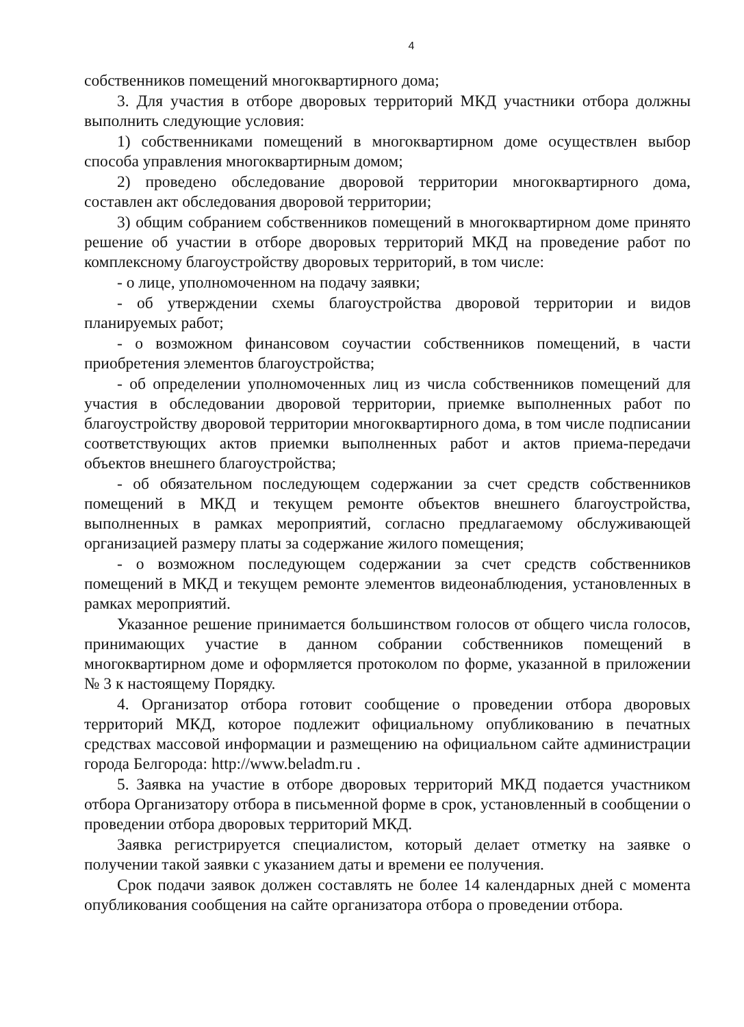4
собственников помещений многоквартирного дома;
3. Для участия в отборе дворовых территорий МКД участники отбора должны выполнить следующие условия:
1) собственниками помещений в многоквартирном доме осуществлен выбор способа управления многоквартирным домом;
2) проведено обследование дворовой территории многоквартирного дома, составлен акт обследования дворовой территории;
3) общим собранием собственников помещений в многоквартирном доме принято решение об участии в отборе дворовых территорий МКД на проведение работ по комплексному благоустройству дворовых территорий, в том числе:
- о лице, уполномоченном на подачу заявки;
- об утверждении схемы благоустройства дворовой территории и видов планируемых работ;
- о возможном финансовом соучастии собственников помещений, в части приобретения элементов благоустройства;
- об определении уполномоченных лиц из числа собственников помещений для участия в обследовании дворовой территории, приемке выполненных работ по благоустройству дворовой территории многоквартирного дома, в том числе подписании соответствующих актов приемки выполненных работ и актов приема-передачи объектов внешнего благоустройства;
- об обязательном последующем содержании за счет средств собственников помещений в МКД и текущем ремонте объектов внешнего благоустройства, выполненных в рамках мероприятий, согласно предлагаемому обслуживающей организацией размеру платы за содержание жилого помещения;
- о возможном последующем содержании за счет средств собственников помещений в МКД и текущем ремонте элементов видеонаблюдения, установленных в рамках мероприятий.
Указанное решение принимается большинством голосов от общего числа голосов, принимающих участие в данном собрании собственников помещений в многоквартирном доме и оформляется протоколом по форме, указанной в приложении № 3 к настоящему Порядку.
4. Организатор отбора готовит сообщение о проведении отбора дворовых территорий МКД, которое подлежит официальному опубликованию в печатных средствах массовой информации и размещению на официальном сайте администрации города Белгорода: http://www.beladm.ru .
5. Заявка на участие в отборе дворовых территорий МКД подается участником отбора Организатору отбора в письменной форме в срок, установленный в сообщении о проведении отбора дворовых территорий МКД.
Заявка регистрируется специалистом, который делает отметку на заявке о получении такой заявки с указанием даты и времени ее получения.
Срок подачи заявок должен составлять не более 14 календарных дней с момента опубликования сообщения на сайте организатора отбора о проведении отбора.